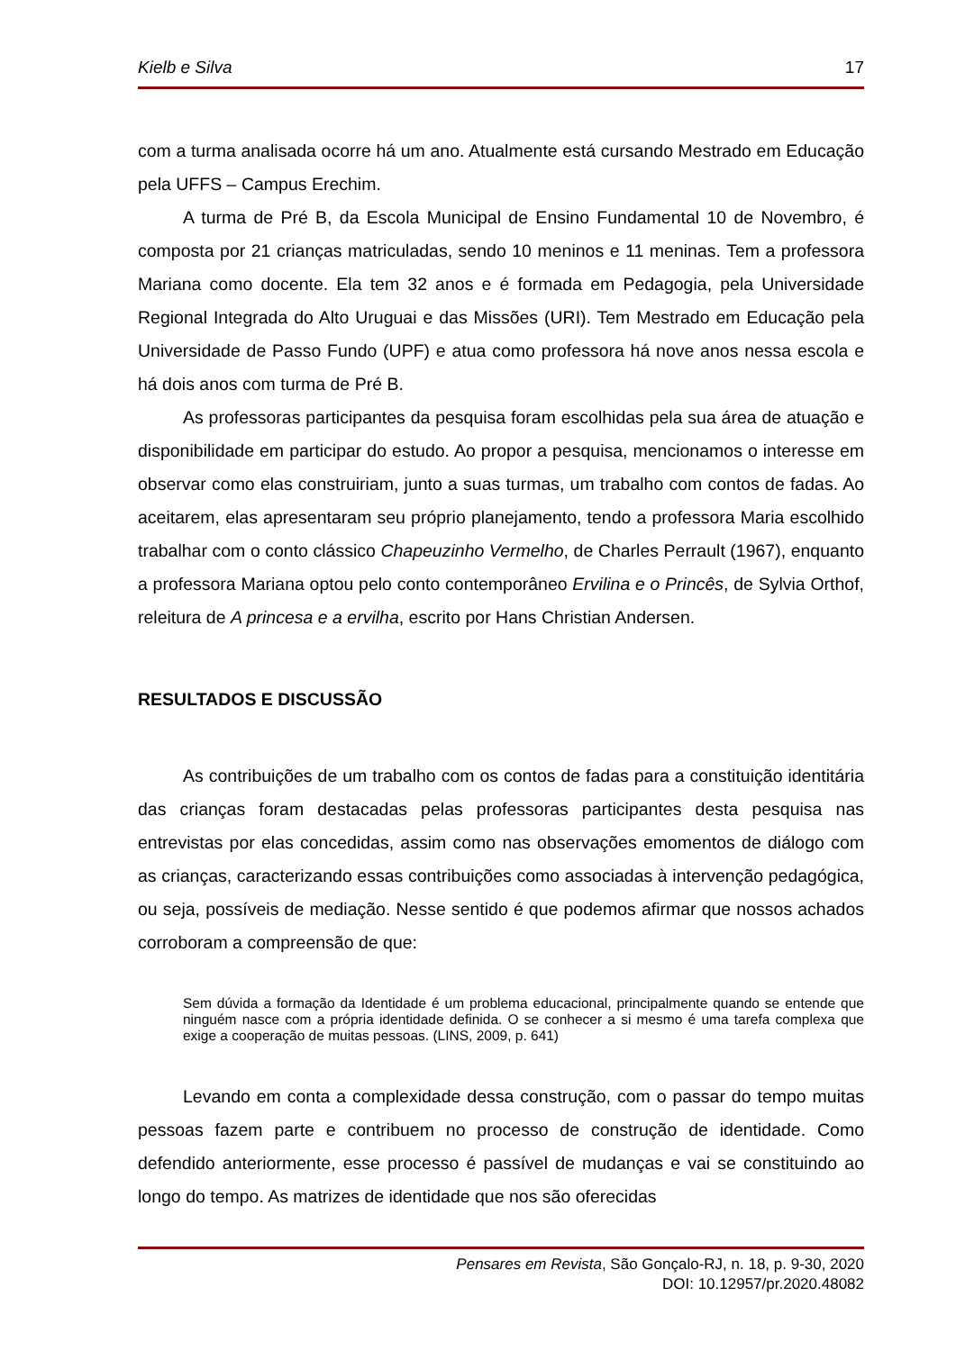Kielb e Silva 17
com a turma analisada ocorre há um ano. Atualmente está cursando Mestrado em Educação pela UFFS – Campus Erechim.
A turma de Pré B, da Escola Municipal de Ensino Fundamental 10 de Novembro, é composta por 21 crianças matriculadas, sendo 10 meninos e 11 meninas. Tem a professora Mariana como docente. Ela tem 32 anos e é formada em Pedagogia, pela Universidade Regional Integrada do Alto Uruguai e das Missões (URI). Tem Mestrado em Educação pela Universidade de Passo Fundo (UPF) e atua como professora há nove anos nessa escola e há dois anos com turma de Pré B.
As professoras participantes da pesquisa foram escolhidas pela sua área de atuação e disponibilidade em participar do estudo. Ao propor a pesquisa, mencionamos o interesse em observar como elas construiriam, junto a suas turmas, um trabalho com contos de fadas. Ao aceitarem, elas apresentaram seu próprio planejamento, tendo a professora Maria escolhido trabalhar com o conto clássico Chapeuzinho Vermelho, de Charles Perrault (1967), enquanto a professora Mariana optou pelo conto contemporâneo Ervilina e o Princês, de Sylvia Orthof, releitura de A princesa e a ervilha, escrito por Hans Christian Andersen.
RESULTADOS E DISCUSSÃO
As contribuições de um trabalho com os contos de fadas para a constituição identitária das crianças foram destacadas pelas professoras participantes desta pesquisa nas entrevistas por elas concedidas, assim como nas observações emomentos de diálogo com as crianças, caracterizando essas contribuições como associadas à intervenção pedagógica, ou seja, possíveis de mediação. Nesse sentido é que podemos afirmar que nossos achados corroboram a compreensão de que:
Sem dúvida a formação da Identidade é um problema educacional, principalmente quando se entende que ninguém nasce com a própria identidade definida. O se conhecer a si mesmo é uma tarefa complexa que exige a cooperação de muitas pessoas. (LINS, 2009, p. 641)
Levando em conta a complexidade dessa construção, com o passar do tempo muitas pessoas fazem parte e contribuem no processo de construção de identidade. Como defendido anteriormente, esse processo é passível de mudanças e vai se constituindo ao longo do tempo. As matrizes de identidade que nos são oferecidas
Pensares em Revista, São Gonçalo-RJ, n. 18, p. 9-30, 2020
DOI: 10.12957/pr.2020.48082